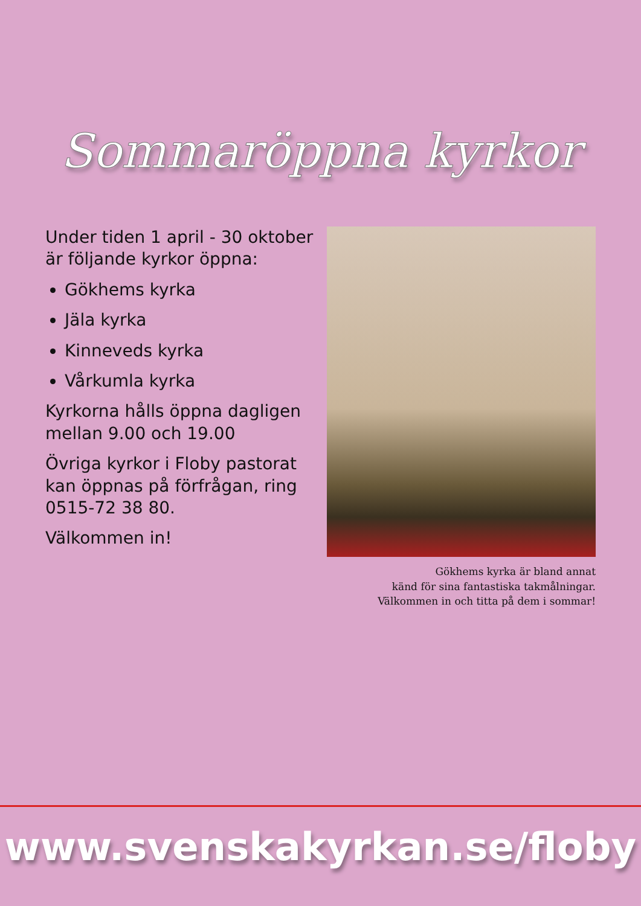Sommaröppna kyrkor
Under tiden 1 april - 30 oktober är följande kyrkor öppna:
Gökhems kyrka
Jäla kyrka
Kinneveds kyrka
Vårkumla kyrka
Kyrkorna hålls öppna dagligen mellan 9.00 och 19.00
Övriga kyrkor i Floby pastorat kan öppnas på förfrågan, ring 0515-72 38 80.
Välkommen in!
Gökhems kyrka är bland annat
känd för sina fantastiska takmålningar.
Välkommen in och titta på dem i sommar!
www.svenskakyrkan.se/floby